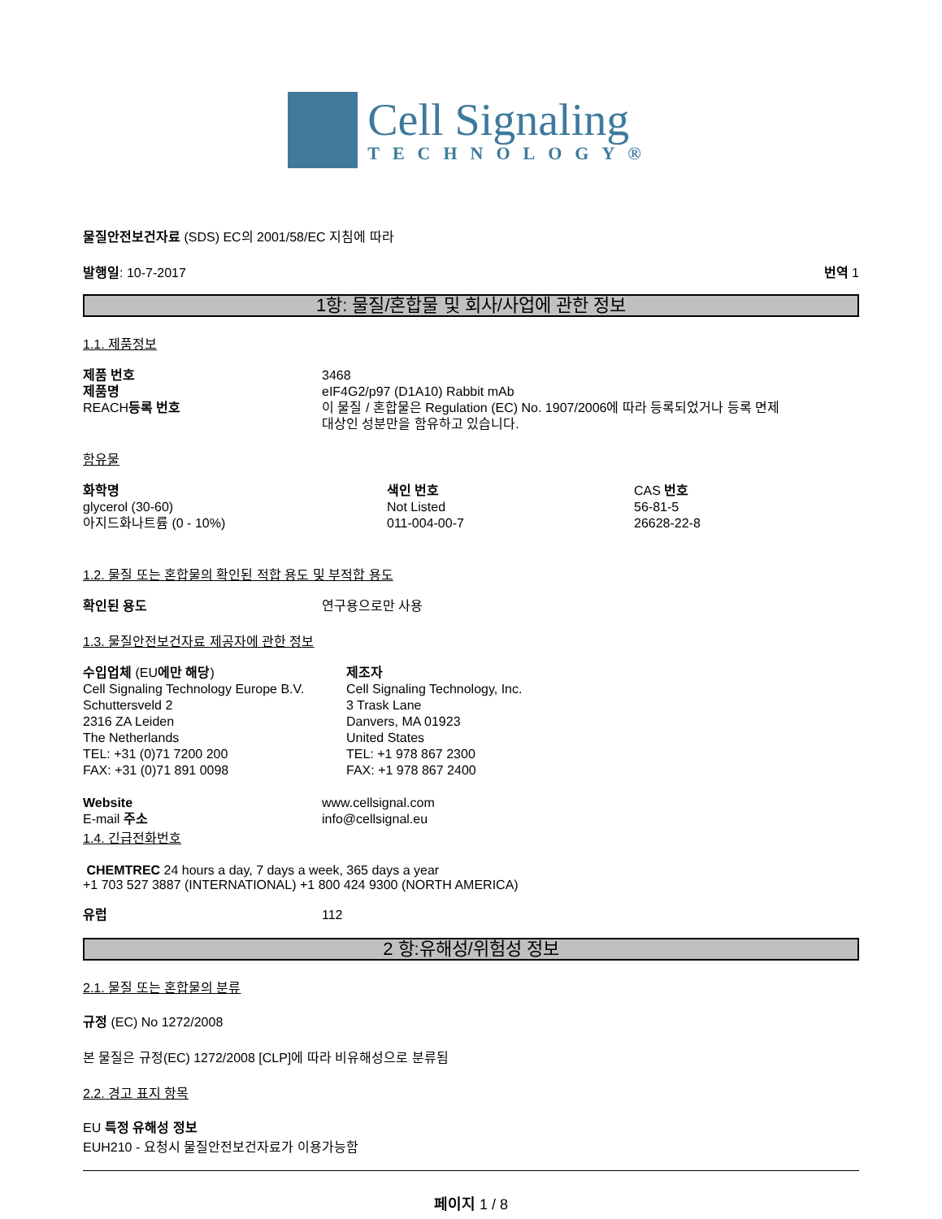Cell Signaling
TECHNOLOGY®
물질안전보건자료 (SDS) EC의 2001/58/EC 지침에 따라
발행일: 10-7-2017 번역 1
1항: 물질/혼합물 및 회사/사업에 관한 정보
1.1. 제품정보
| 제품 번호 | 3468 |
| 제품명 | eIF4G2/p97 (D1A10) Rabbit mAb |
| REACH 등록 번호 | 이 물질 / 혼합물은 Regulation (EC) No. 1907/2006에 따라 등록되었거나 등록 면제 대상인 성분만을 함유하고 있습니다. |
함유물
| 화학명 | 색인 번호 | CAS 번호 |
| glycerol (30-60) | Not Listed | 56-81-5 |
| 아지드화나트륨 (0 - 10%) | 011-004-00-7 | 26628-22-8 |
1.2. 물질 또는 혼합물의 확인된 적합 용도 및 부적합 용도
| 확인된 용도 | 연구용으로만 사용 |
1.3. 물질안전보건자료 제공자에 관한 정보
| 수입업체 (EU 에만 해당 ) Cell Signaling Technology Europe B.V. Schuttersveld 2 2316 ZA Leiden The Netherlands TEL: +31 (0)71 7200 200 FAX: +31 (0)71 891 0098 | 제조자 Cell Signaling Technology, Inc. 3 Trask Lane Danvers, MA 01923 United States TEL: +1 978 867 2300 FAX: +1 978 867 2400 |
| Website | www.cellsignal.com |
| E-mail 주소 | info@cellsignal.eu |
1.4. 긴급전화번호
CHEMTREC 24 hours a day, 7 days a week, 365 days a year
+1 703 527 3887 (INTERNATIONAL) +1 800 424 9300 (NORTH AMERICA)
| 유럽 | 112 |
2 항:유해성/위험성 정보
2.1. 물질 또는 혼합물의 분류
규정 (EC) No 1272/2008
본 물질은 규정(EC) 1272/2008 [CLP]에 따라 비유해성으로 분류됨
2.2. 경고 표지 항목
EU 특정 유해성 정보
EUH210 - 요청시 물질안전보건자료가 이용가능함
페이지 1 / 8